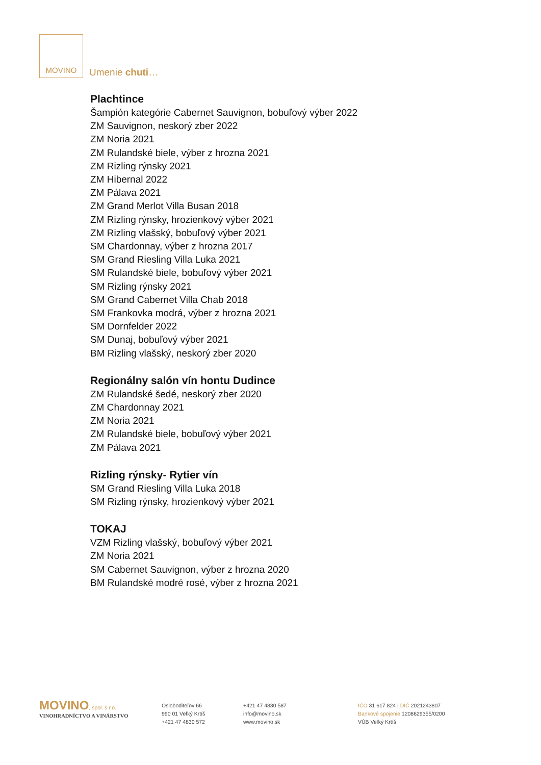MOVINO
Umenie chuti…
Plachtince
Šampión kategórie Cabernet Sauvignon, bobuľový výber 2022
ZM Sauvignon, neskorý zber 2022
ZM Noria 2021
ZM Rulandské biele, výber z hrozna 2021
ZM Rizling rýnsky 2021
ZM Hibernal 2022
ZM Pálava 2021
ZM Grand Merlot Villa Busan 2018
ZM Rizling rýnsky, hrozienkový výber 2021
ZM Rizling vlašský, bobuľový výber 2021
SM Chardonnay, výber z hrozna 2017
SM Grand Riesling Villa Luka 2021
SM Rulandské biele, bobuľový výber 2021
SM Rizling rýnsky 2021
SM Grand Cabernet Villa Chab 2018
SM Frankovka modrá, výber z hrozna 2021
SM Dornfelder 2022
SM Dunaj, bobuľový výber 2021
BM Rizling vlašský, neskorý zber 2020
Regionálny salón vín hontu Dudince
ZM Rulandské šedé, neskorý zber 2020
ZM Chardonnay 2021
ZM Noria 2021
ZM Rulandské biele, bobuľový výber 2021
ZM Pálava 2021
Rizling rýnsky- Rytier vín
SM Grand Riesling Villa Luka 2018
SM Rizling rýnsky, hrozienkový výber 2021
TOKAJ
VZM Rizling vlašský, bobuľový výber 2021
ZM Noria 2021
SM Cabernet Sauvignon, výber z hrozna 2020
BM Rulandské modré rosé, výber z hrozna 2021
MOVINO, spol. s r.o.
VINOHRADNÍCTVO A VINÁRSTVO
Osloboditeľov 66
990 01 Veľký Krtíš
+421 47 4830 572
+421 47 4830 587
info@movino.sk
www.movino.sk
IČO 31 617 824 | DIČ 2021243807
Bankové spojenie 1208629355/0200
VÚB Veľký Krtíš